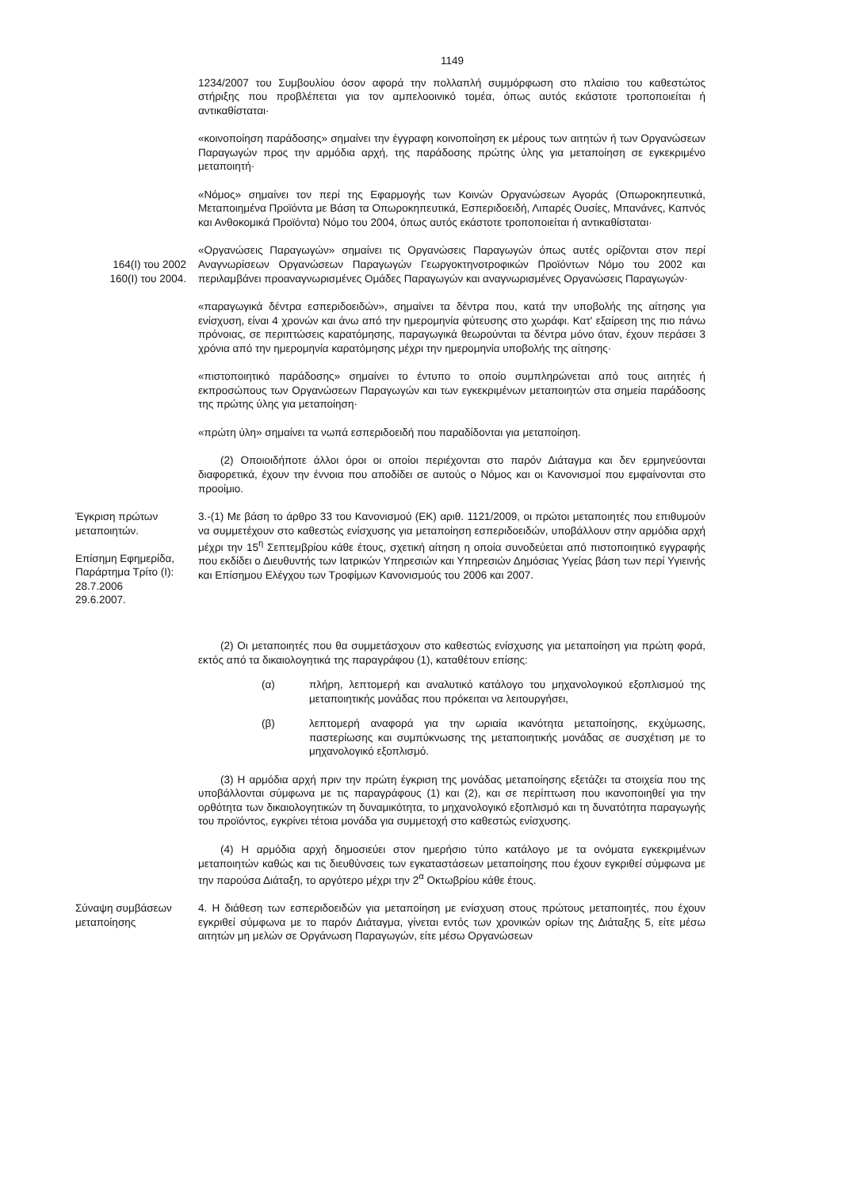1149
1234/2007 του Συμβουλίου όσον αφορά την πολλαπλή συμμόρφωση στο πλαίσιο του καθεστώτος στήριξης που προβλέπεται για τον αμπελοοινικό τομέα, όπως αυτός εκάστοτε τροποποιείται ή αντικαθίσταται·
«κοινοποίηση παράδοσης» σημαίνει την έγγραφη κοινοποίηση εκ μέρους των αιτητών ή των Οργανώσεων Παραγωγών προς την αρμόδια αρχή, της παράδοσης πρώτης ύλης για μεταποίηση σε εγκεκριμένο μεταποιητή·
«Νόμος» σημαίνει τον περί της Εφαρμογής των Κοινών Οργανώσεων Αγοράς (Οπωροκηπευτικά, Μεταποιημένα Προϊόντα με Βάση τα Οπωροκηπευτικά, Εσπεριδοειδή, Λιπαρές Ουσίες, Μπανάνες, Καπνός και Ανθοκομικά Προϊόντα) Νόμο του 2004, όπως αυτός εκάστοτε τροποποιείται ή αντικαθίσταται·
164(Ι) του 2002
160(Ι) του 2004.
«Οργανώσεις Παραγωγών» σημαίνει τις Οργανώσεις Παραγωγών όπως αυτές ορίζονται στον περί Αναγνωρίσεων Οργανώσεων Παραγωγών Γεωργοκτηνοτροφικών Προϊόντων Νόμο του 2002 και περιλαμβάνει προαναγνωρισμένες Ομάδες Παραγωγών και αναγνωρισμένες Οργανώσεις Παραγωγών·
«παραγωγικά δέντρα εσπεριδοειδών», σημαίνει τα δέντρα που, κατά την υποβολής της αίτησης για ενίσχυση, είναι 4 χρονών και άνω από την ημερομηνία φύτευσης στο χωράφι. Κατ' εξαίρεση της πιο πάνω πρόνοιας, σε περιπτώσεις καρατόμησης, παραγωγικά θεωρούνται τα δέντρα μόνο όταν, έχουν περάσει 3 χρόνια από την ημερομηνία καρατόμησης μέχρι την ημερομηνία υποβολής της αίτησης·
«πιστοποιητικό παράδοσης» σημαίνει το έντυπο το οποίο συμπληρώνεται από τους αιτητές ή εκπροσώπους των Οργανώσεων Παραγωγών και των εγκεκριμένων μεταποιητών στα σημεία παράδοσης της πρώτης ύλης για μεταποίηση·
«πρώτη ύλη» σημαίνει τα νωπά εσπεριδοειδή που παραδίδονται για μεταποίηση.
(2) Οποιοιδήποτε άλλοι όροι οι οποίοι περιέχονται στο παρόν Διάταγμα και δεν ερμηνεύονται διαφορετικά, έχουν την έννοια που αποδίδει σε αυτούς ο Νόμος και οι Κανονισμοί που εμφαίνονται στο προοίμιο.
Έγκριση πρώτων μεταποιητών.
Επίσημη Εφημερίδα, Παράρτημα Τρίτο (Ι): 28.7.2006
29.6.2007.
3.-(1) Με βάση το άρθρο 33 του Κανονισμού (ΕΚ) αριθ. 1121/2009, οι πρώτοι μεταποιητές που επιθυμούν να συμμετέχουν στο καθεστώς ενίσχυσης για μεταποίηση εσπεριδοειδών, υποβάλλουν στην αρμόδια αρχή μέχρι την 15<sup>η</sup> Σεπτεμβρίου κάθε έτους, σχετική αίτηση η οποία συνοδεύεται από πιστοποιητικό εγγραφής που εκδίδει ο Διευθυντής των Ιατρικών Υπηρεσιών και Υπηρεσιών Δημόσιας Υγείας βάση των περί Υγιεινής και Επίσημου Ελέγχου των Τροφίμων Κανονισμούς του 2006 και 2007.
(2) Οι μεταποιητές που θα συμμετάσχουν στο καθεστώς ενίσχυσης για μεταποίηση για πρώτη φορά, εκτός από τα δικαιολογητικά της παραγράφου (1), καταθέτουν επίσης:
(α) πλήρη, λεπτομερή και αναλυτικό κατάλογο του μηχανολογικού εξοπλισμού της μεταποιητικής μονάδας που πρόκειται να λειτουργήσει,
(β) λεπτομερή αναφορά για την ωριαία ικανότητα μεταποίησης, εκχύμωσης, παστερίωσης και συμπύκνωσης της μεταποιητικής μονάδας σε συσχέτιση με το μηχανολογικό εξοπλισμό.
(3) Η αρμόδια αρχή πριν την πρώτη έγκριση της μονάδας μεταποίησης εξετάζει τα στοιχεία που της υποβάλλονται σύμφωνα με τις παραγράφους (1) και (2), και σε περίπτωση που ικανοποιηθεί για την ορθότητα των δικαιολογητικών τη δυναμικότητα, το μηχανολογικό εξοπλισμό και τη δυνατότητα παραγωγής του προϊόντος, εγκρίνει τέτοια μονάδα για συμμετοχή στο καθεστώς ενίσχυσης.
(4) Η αρμόδια αρχή δημοσιεύει στον ημερήσιο τύπο κατάλογο με τα ονόματα εγκεκριμένων μεταποιητών καθώς και τις διευθύνσεις των εγκαταστάσεων μεταποίησης που έχουν εγκριθεί σύμφωνα με την παρούσα Διάταξη, το αργότερο μέχρι την 2<sup>α</sup> Οκτωβρίου κάθε έτους.
Σύναψη συμβάσεων μεταποίησης
4. Η διάθεση των εσπεριδοειδών για μεταποίηση με ενίσχυση στους πρώτους μεταποιητές, που έχουν εγκριθεί σύμφωνα με το παρόν Διάταγμα, γίνεται εντός των χρονικών ορίων της Διάταξης 5, είτε μέσω αιτητών μη μελών σε Οργάνωση Παραγωγών, είτε μέσω Οργανώσεων